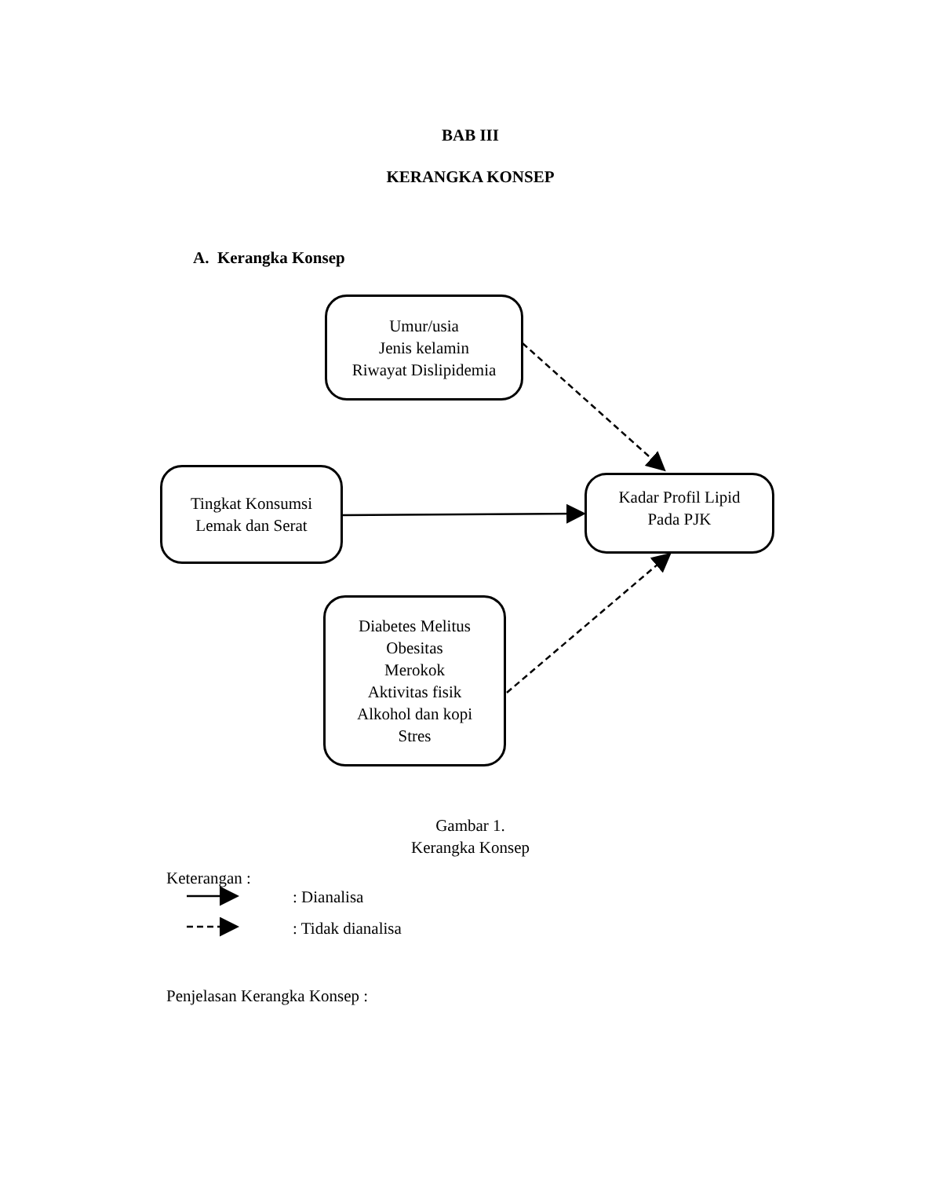BAB III
KERANGKA KONSEP
A. Kerangka Konsep
Umur/usia
Jenis kelamin
Riwayat Dislipidemia
Tingkat Konsumsi
Lemak dan Serat
Kadar Profil Lipid
Pada PJK
Diabetes Melitus
Obesitas
Merokok
Aktivitas fisik
Alkohol dan kopi
Stres
Gambar 1.
Kerangka Konsep
Keterangan :
: Dianalisa
: Tidak dianalisa
Penjelasan Kerangka Konsep :